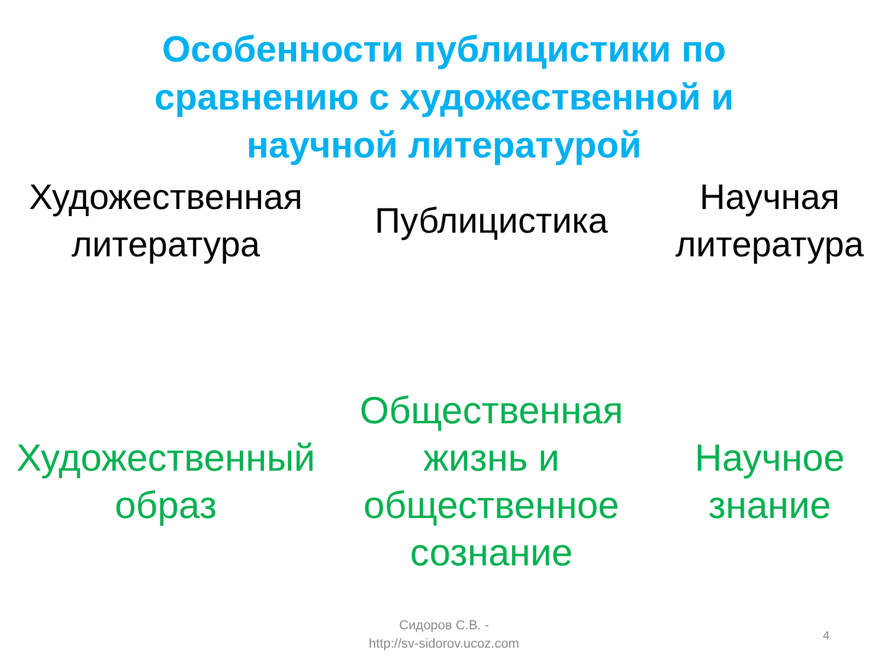Особенности публицистики по
сравнению с художественной и
научной литературой
Художественная
литература
Публицистика
Научная
литература
Художественный
образ
Общественная
жизнь и
общественное
сознание
Научное
знание
Сидоров С.В. -
http://sv-sidorov.ucoz.com
4